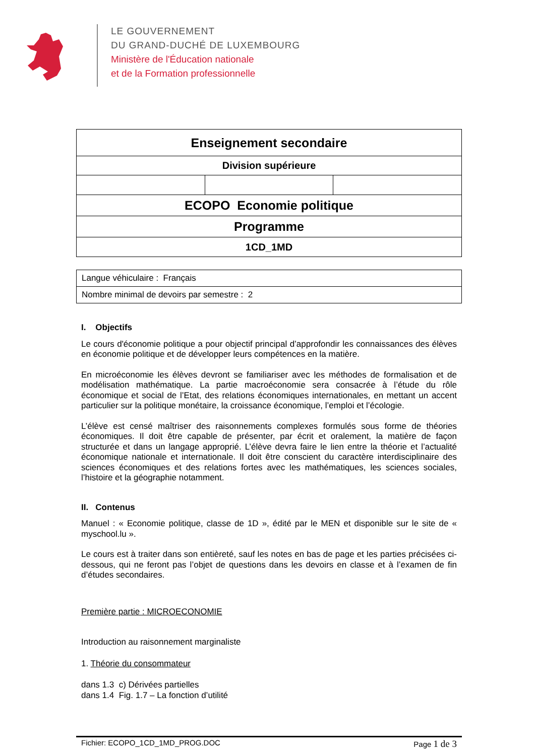LE GOUVERNEMENT
DU GRAND-DUCHÉ DE LUXEMBOURG
Ministère de l'Éducation nationale
et de la Formation professionnelle
| Enseignement secondaire | | |
| Division supérieure | | |
| ECOPO Economie politique | | |
| Programme | | |
| 1CD_1MD | | |
| Langue véhiculaire : Français |
| Nombre minimal de devoirs par semestre : 2 |
I. Objectifs
Le cours d'économie politique a pour objectif principal d’approfondir les connaissances des élèves en économie politique et de développer leurs compétences en la matière.
En microéconomie les élèves devront se familiariser avec les méthodes de formalisation et de modélisation mathématique. La partie macroéconomie sera consacrée à l’étude du rôle économique et social de l’Etat, des relations économiques internationales, en mettant un accent particulier sur la politique monétaire, la croissance économique, l’emploi et l’écologie.
L’élève est censé maîtriser des raisonnements complexes formulés sous forme de théories économiques. Il doit être capable de présenter, par écrit et oralement, la matière de façon structurée et dans un langage approprié. L’élève devra faire le lien entre la théorie et l’actualité économique nationale et internationale. Il doit être conscient du caractère interdisciplinaire des sciences économiques et des relations fortes avec les mathématiques, les sciences sociales, l’histoire et la géographie notamment.
II. Contenus
Manuel : « Economie politique, classe de 1D », édité par le MEN et disponible sur le site de « myschool.lu ».
Le cours est à traiter dans son entièreté, sauf les notes en bas de page et les parties précisées ci-dessous, qui ne feront pas l’objet de questions dans les devoirs en classe et à l’examen de fin d’études secondaires.
Première partie : MICROECONOMIE
Introduction au raisonnement marginaliste
1. Théorie du consommateur
dans 1.3 c) Dérivées partielles
dans 1.4 Fig. 1.7 – La fonction d’utilité
Fichier: ECOPO_1CD_1MD_PROG.DOC Page 1 de 3